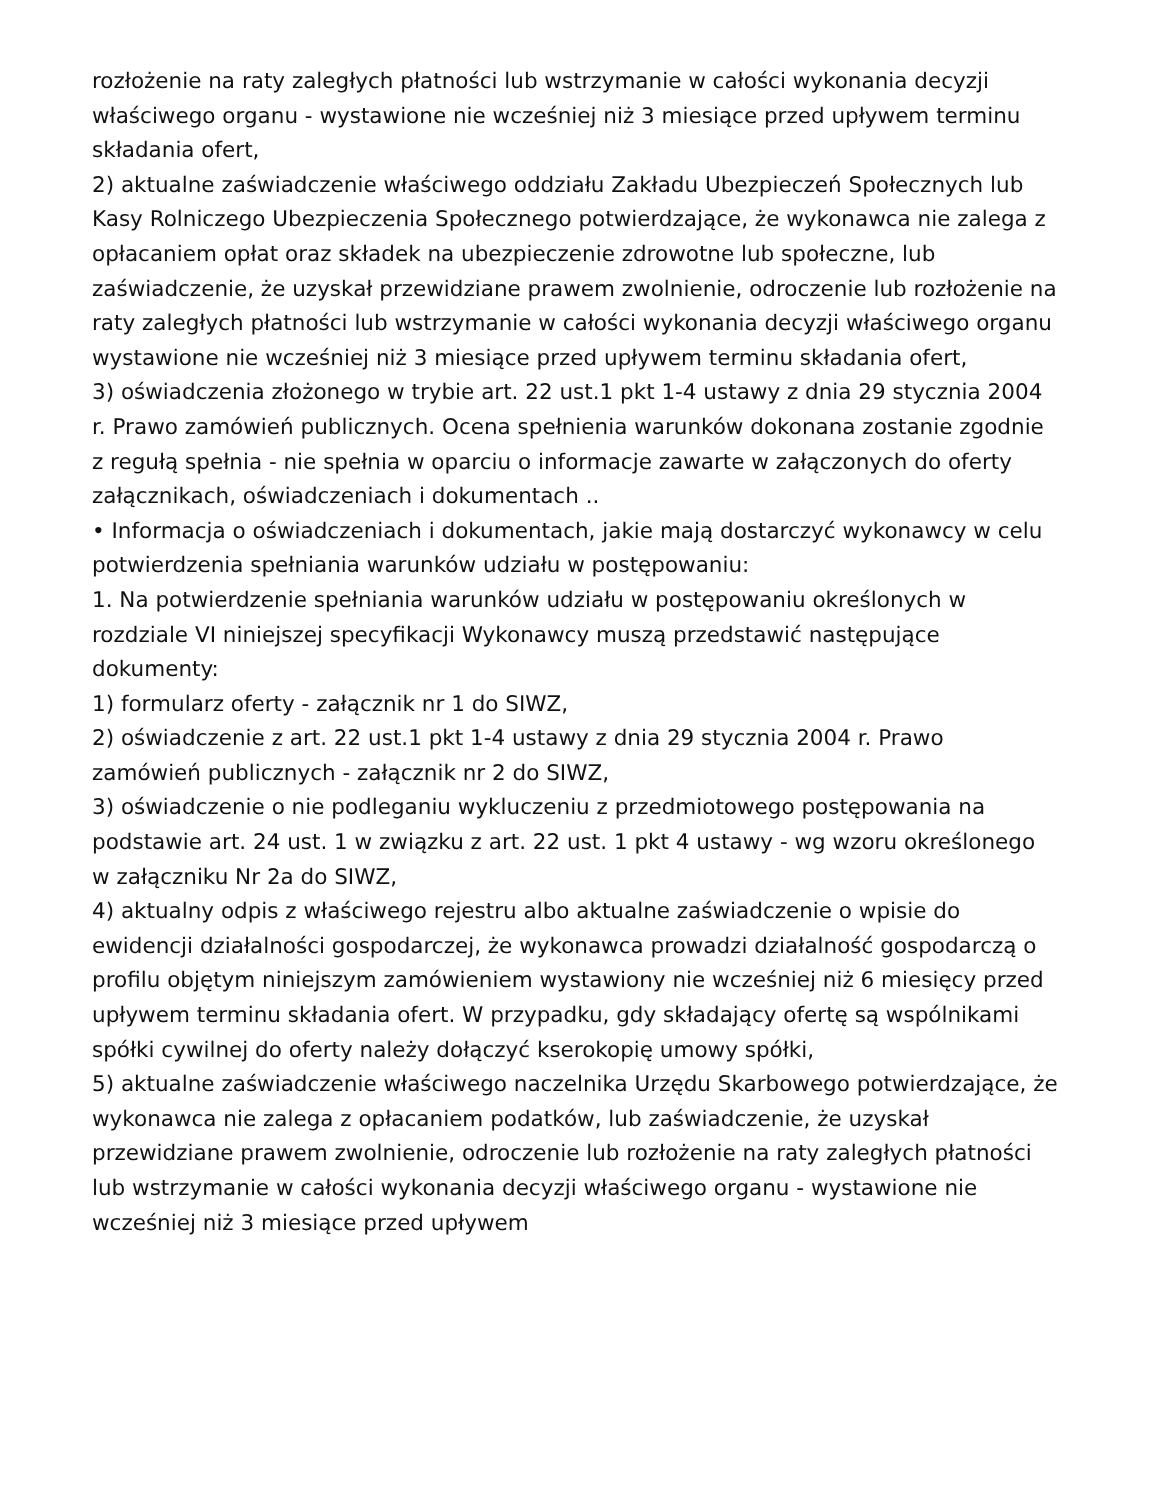rozłożenie na raty zaległych płatności lub wstrzymanie w całości wykonania decyzji właściwego organu - wystawione nie wcześniej niż 3 miesiące przed upływem terminu składania ofert,
2) aktualne zaświadczenie właściwego oddziału Zakładu Ubezpieczeń Społecznych lub Kasy Rolniczego Ubezpieczenia Społecznego potwierdzające, że wykonawca nie zalega z opłacaniem opłat oraz składek na ubezpieczenie zdrowotne lub społeczne, lub zaświadczenie, że uzyskał przewidziane prawem zwolnienie, odroczenie lub rozłożenie na raty zaległych płatności lub wstrzymanie w całości wykonania decyzji właściwego organu wystawione nie wcześniej niż 3 miesiące przed upływem terminu składania ofert,
3) oświadczenia złożonego w trybie art. 22 ust.1 pkt 1-4 ustawy z dnia 29 stycznia 2004 r. Prawo zamówień publicznych. Ocena spełnienia warunków dokonana zostanie zgodnie z regułą spełnia - nie spełnia w oparciu o informacje zawarte w załączonych do oferty załącznikach, oświadczeniach i dokumentach ..
• Informacja o oświadczeniach i dokumentach, jakie mają dostarczyć wykonawcy w celu potwierdzenia spełniania warunków udziału w postępowaniu:
1. Na potwierdzenie spełniania warunków udziału w postępowaniu określonych w rozdziale VI niniejszej specyfikacji Wykonawcy muszą przedstawić następujące dokumenty:
1) formularz oferty - załącznik nr 1 do SIWZ,
2) oświadczenie z art. 22 ust.1 pkt 1-4 ustawy z dnia 29 stycznia 2004 r. Prawo zamówień publicznych - załącznik nr 2 do SIWZ,
3) oświadczenie o nie podleganiu wykluczeniu z przedmiotowego postępowania na podstawie art. 24 ust. 1 w związku z art. 22 ust. 1 pkt 4 ustawy - wg wzoru określonego w załączniku Nr 2a do SIWZ,
4) aktualny odpis z właściwego rejestru albo aktualne zaświadczenie o wpisie do ewidencji działalności gospodarczej, że wykonawca prowadzi działalność gospodarczą o profilu objętym niniejszym zamówieniem wystawiony nie wcześniej niż 6 miesięcy przed upływem terminu składania ofert. W przypadku, gdy składający ofertę są wspólnikami spółki cywilnej do oferty należy dołączyć kserokopię umowy spółki,
5) aktualne zaświadczenie właściwego naczelnika Urzędu Skarbowego potwierdzające, że wykonawca nie zalega z opłacaniem podatków, lub zaświadczenie, że uzyskał przewidziane prawem zwolnienie, odroczenie lub rozłożenie na raty zaległych płatności lub wstrzymanie w całości wykonania decyzji właściwego organu - wystawione nie wcześniej niż 3 miesiące przed upływem